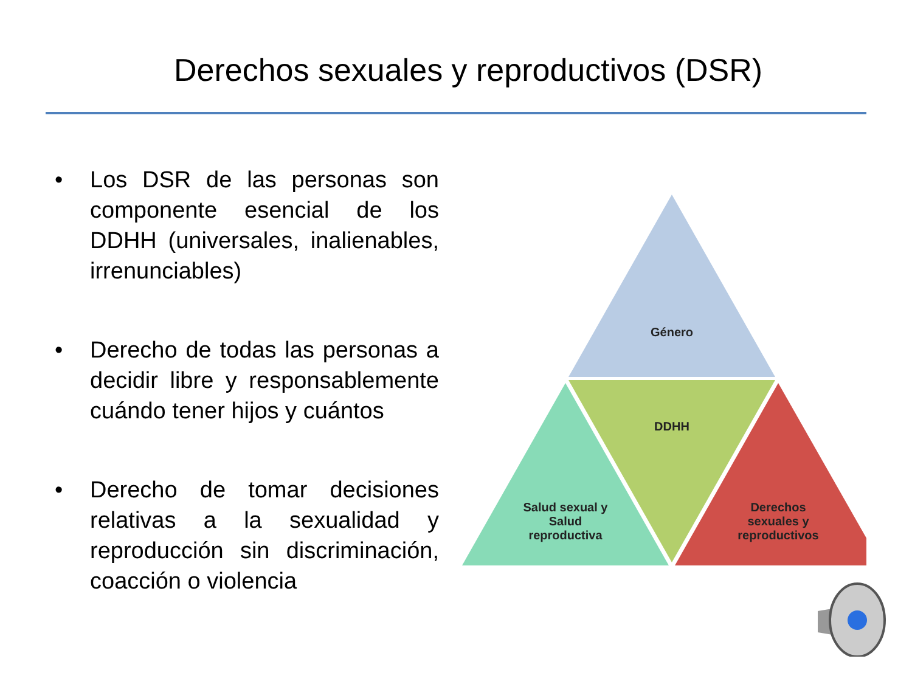Derechos sexuales y reproductivos (DSR)
• Los DSR de las personas son componente esencial de los DDHH (universales, inalienables, irrenunciables)
• Derecho de todas las personas a decidir libre y responsablemente cuándo tener hijos y cuántos
• Derecho de tomar decisiones relativas a la sexualidad y reproducción sin discriminación, coacción o violencia
Género
DDHH
Salud sexual y Salud reproductiva
Derechos sexuales y reproductivos